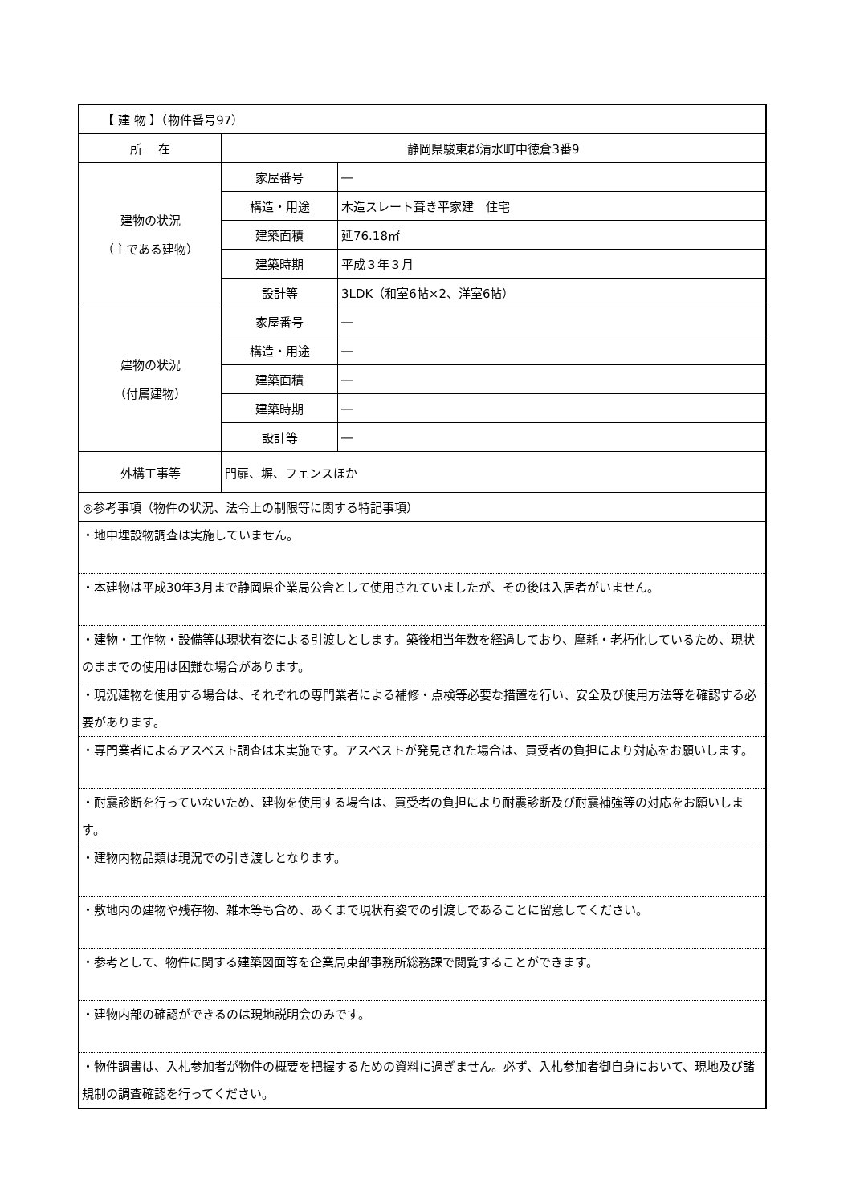| 【 建 物 】（物件番号97） | | |
| 所 在 | 静岡県駿東郡清水町中徳倉3番9 | |
| 建物の状況 （主である建物） | 家屋番号 | ― |
| | 構造・用途 | 木造スレート葺き平家建 住宅 |
| | 建築面積 | 延76.18㎡ |
| | 建築時期 | 平成３年３月 |
| | 設計等 | 3LDK（和室6帖×2、洋室6帖） |
| 建物の状況 （付属建物） | 家屋番号 | ― |
| | 構造・用途 | ― |
| | 建築面積 | ― |
| | 建築時期 | ― |
| | 設計等 | ― |
| 外構工事等 | 門扉、塀、フェンスほか | |
| ◎参考事項（物件の状況、法令上の制限等に関する特記事項） | | |
| ・地中埋設物調査は実施していません。 | | |
| ・本建物は平成30年3月まで静岡県企業局公舎として使用されていましたが、その後は入居者がいません。 | | |
| ・建物・工作物・設備等は現状有姿による引渡しとします。築後相当年数を経過しており、摩耗・老朽化しているため、現状のままでの使用は困難な場合があります。 | | |
| ・現況建物を使用する場合は、それぞれの専門業者による補修・点検等必要な措置を行い、安全及び使用方法等を確認する必要があります。 | | |
| ・専門業者によるアスベスト調査は未実施です。アスベストが発見された場合は、買受者の負担により対応をお願いします。 | | |
| ・耐震診断を行っていないため、建物を使用する場合は、買受者の負担により耐震診断及び耐震補強等の対応をお願いします。 | | |
| ・建物内物品類は現況での引き渡しとなります。 | | |
| ・敷地内の建物や残存物、雑木等も含め、あくまで現状有姿での引渡しであることに留意してください。 | | |
| ・参考として、物件に関する建築図面等を企業局東部事務所総務課で閲覧することができます。 | | |
| ・建物内部の確認ができるのは現地説明会のみです。 | | |
| ・物件調書は、入札参加者が物件の概要を把握するための資料に過ぎません。必ず、入札参加者御自身において、現地及び諸規制の調査確認を行ってください。 | | |